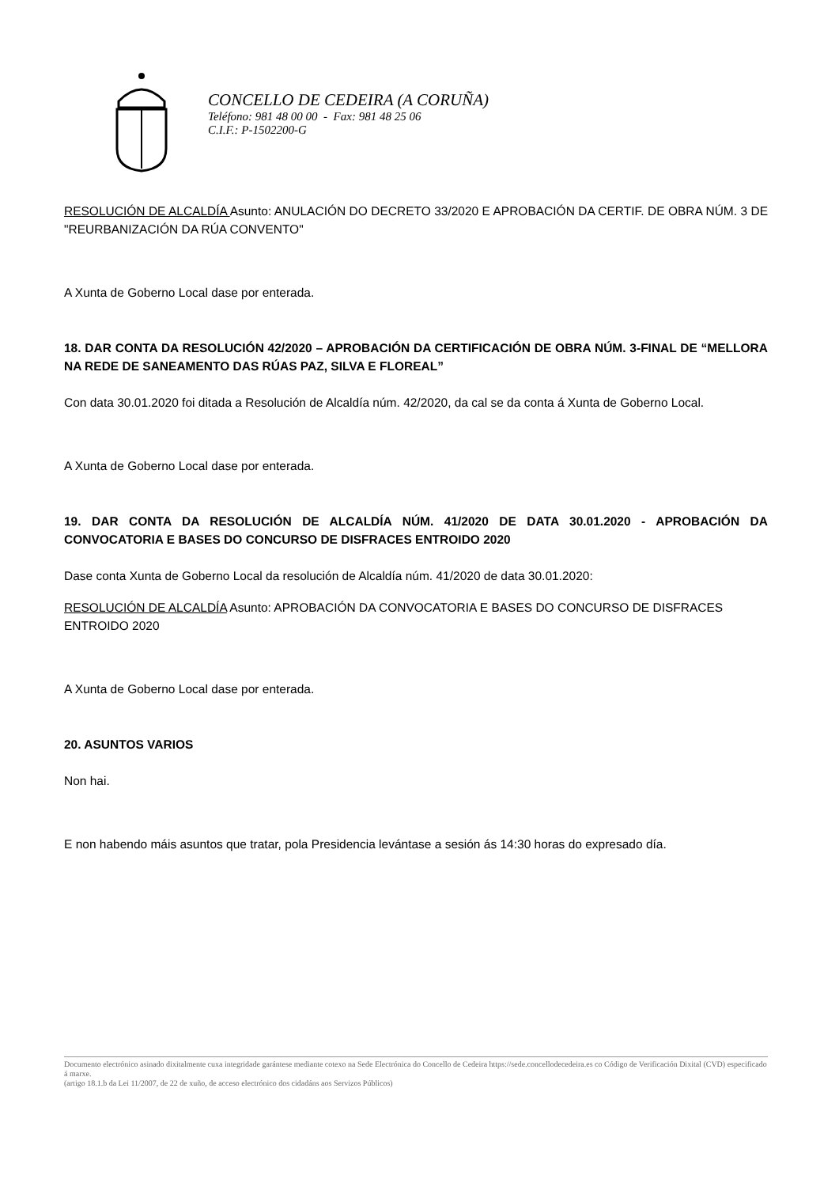CONCELLO DE CEDEIRA (A CORUÑA)
Teléfono: 981 48 00 00 - Fax: 981 48 25 06
C.I.F.: P-1502200-G
RESOLUCIÓN DE ALCALDÍA Asunto: ANULACIÓN DO DECRETO 33/2020 E APROBACIÓN DA CERTIF. DE OBRA NÚM. 3 DE "REURBANIZACIÓN DA RÚA CONVENTO"
A Xunta de Goberno Local dase por enterada.
18. DAR CONTA DA RESOLUCIÓN 42/2020 – APROBACIÓN DA CERTIFICACIÓN DE OBRA NÚM. 3-FINAL DE “MELLORA NA REDE DE SANEAMENTO DAS RÚAS PAZ, SILVA E FLOREAL”
Con data 30.01.2020 foi ditada a Resolución de Alcaldía núm. 42/2020, da cal se da conta á Xunta de Goberno Local.
A Xunta de Goberno Local dase por enterada.
19. DAR CONTA DA RESOLUCIÓN DE ALCALDÍA NÚM. 41/2020 DE DATA 30.01.2020 - APROBACIÓN DA CONVOCATORIA E BASES DO CONCURSO DE DISFRACES ENTROIDO 2020
Dase conta Xunta de Goberno Local da resolución de Alcaldía núm. 41/2020 de data 30.01.2020:
RESOLUCIÓN DE ALCALDÍA Asunto: APROBACIÓN DA CONVOCATORIA E BASES DO CONCURSO DE DISFRACES ENTROIDO 2020
A Xunta de Goberno Local dase por enterada.
20. ASUNTOS VARIOS
Non hai.
E non habendo máis asuntos que tratar, pola Presidencia levántase a sesión ás 14:30 horas do expresado día.
Documento electrónico asinado dixitalmente cuxa integridade garántese mediante cotexo na Sede Electrónica do Concello de Cedeira https://sede.concellodecedeira.es co Código de Verificación Dixital (CVD) especificado á marxe.
(artigo 18.1.b da Lei 11/2007, de 22 de xuño, de acceso electrónico dos cidadáns aos Servizos Públicos)